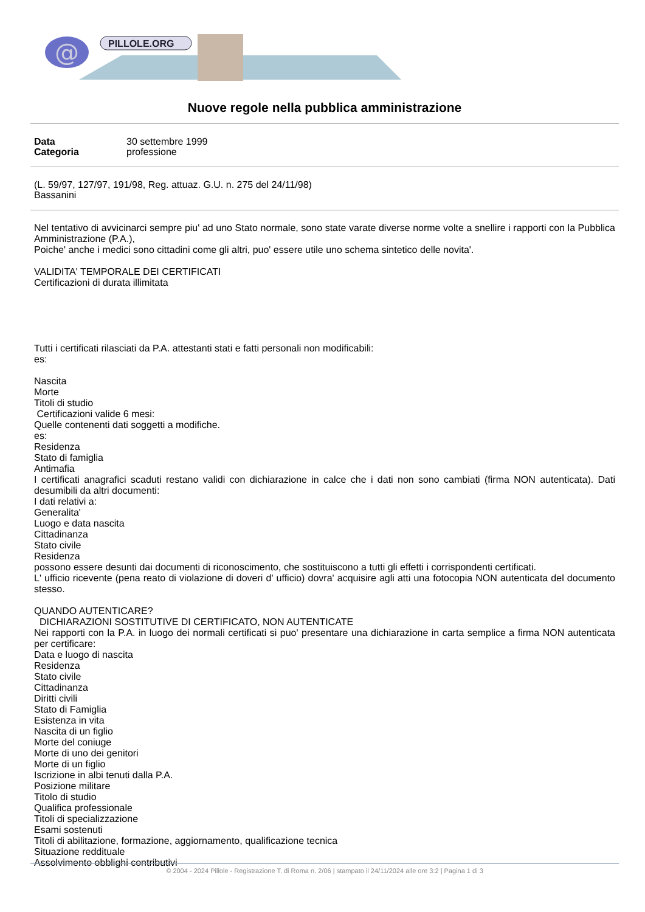@
PILLOLE.ORG
Nuove regole nella pubblica amministrazione
Data 30 settembre 1999
Categoria professione
(L. 59/97, 127/97, 191/98, Reg. attuaz. G.U. n. 275 del 24/11/98)
Bassanini
Nel tentativo di avvicinarci sempre piu' ad uno Stato normale, sono state varate diverse norme volte a snellire i rapporti con la Pubblica Amministrazione (P.A.),
Poiche' anche i medici sono cittadini come gli altri, puo' essere utile uno schema sintetico delle novita'.
VALIDITA' TEMPORALE DEI CERTIFICATI
Certificazioni di durata illimitata
Tutti i certificati rilasciati da P.A. attestanti stati e fatti personali non modificabili:
es:
Nascita
Morte
Titoli di studio
Certificazioni valide 6 mesi:
Quelle contenenti dati soggetti a modifiche.
es:
Residenza
Stato di famiglia
Antimafia
I certificati anagrafici scaduti restano validi con dichiarazione in calce che i dati non sono cambiati (firma NON autenticata). Dati desumibili da altri documenti:
I dati relativi a:
Generalita'
Luogo e data nascita
Cittadinanza
Stato civile
Residenza
possono essere desunti dai documenti di riconoscimento, che sostituiscono a tutti gli effetti i corrispondenti certificati.
L' ufficio ricevente (pena reato di violazione di doveri d' ufficio) dovra' acquisire agli atti una fotocopia NON autenticata del documento stesso.
QUANDO AUTENTICARE?
DICHIARAZIONI SOSTITUTIVE DI CERTIFICATO, NON AUTENTICATE
Nei rapporti con la P.A. in luogo dei normali certificati si puo' presentare una dichiarazione in carta semplice a firma NON autenticata per certificare:
Data e luogo di nascita
Residenza
Stato civile
Cittadinanza
Diritti civili
Stato di Famiglia
Esistenza in vita
Nascita di un figlio
Morte del coniuge
Morte di uno dei genitori
Morte di un figlio
Iscrizione in albi tenuti dalla P.A.
Posizione militare
Titolo di studio
Qualifica professionale
Titoli di specializzazione
Esami sostenuti
Titoli di abilitazione, formazione, aggiornamento, qualificazione tecnica
Situazione reddituale
Assolvimento obblighi contributivi
© 2004 - 2024 Pillole - Registrazione T. di Roma n. 2/06 | stampato il 24/11/2024 alle ore 3:2 | Pagina 1 di 3